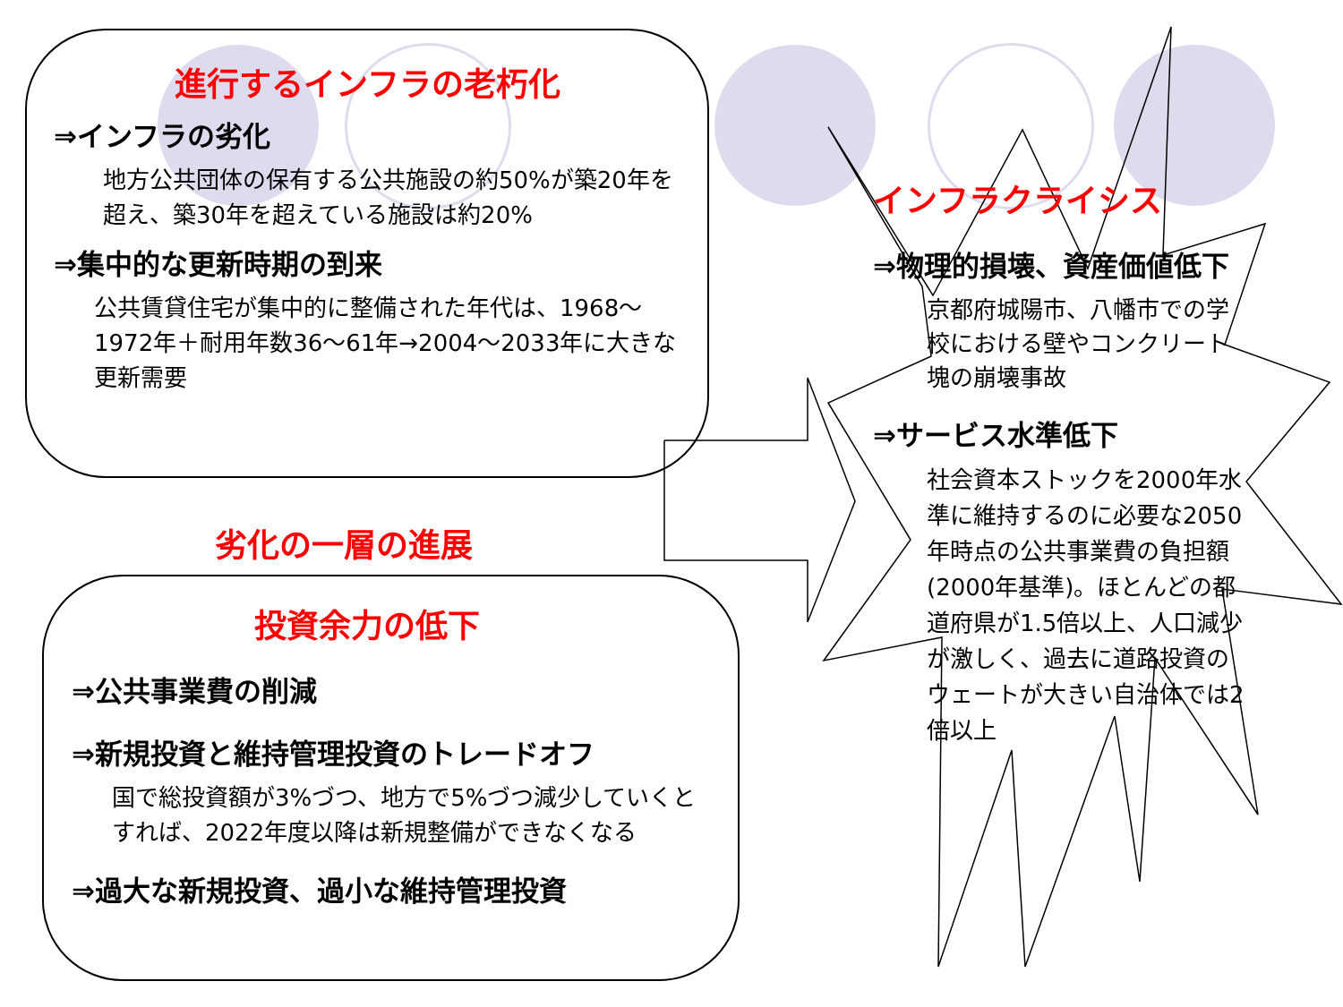進行するインフラの老朽化
⇒インフラの劣化
地方公共団体の保有する公共施設の約50%が築20年を超え、築30年を超えている施設は約20%
⇒集中的な更新時期の到来
公共賃貸住宅が集中的に整備された年代は、1968～1972年＋耐用年数36～61年→2004～2033年に大きな更新需要
劣化の一層の進展
投資余力の低下
⇒公共事業費の削減
⇒新規投資と維持管理投資のトレードオフ
国で総投資額が3%づつ、地方で5%づつ減少していくとすれば、2022年度以降は新規整備ができなくなる
⇒過大な新規投資、過小な維持管理投資
インフラクライシス
⇒物理的損壊、資産価値低下
京都府城陽市、八幡市での学校における壁やコンクリート塊の崩壊事故
⇒サービス水準低下
社会資本ストックを2000年水準に維持するのに必要な2050年時点の公共事業費の負担額(2000年基準)。ほとんどの都道府県が1.5倍以上、人口減少が激しく、過去に道路投資のウェートが大きい自治体では2倍以上